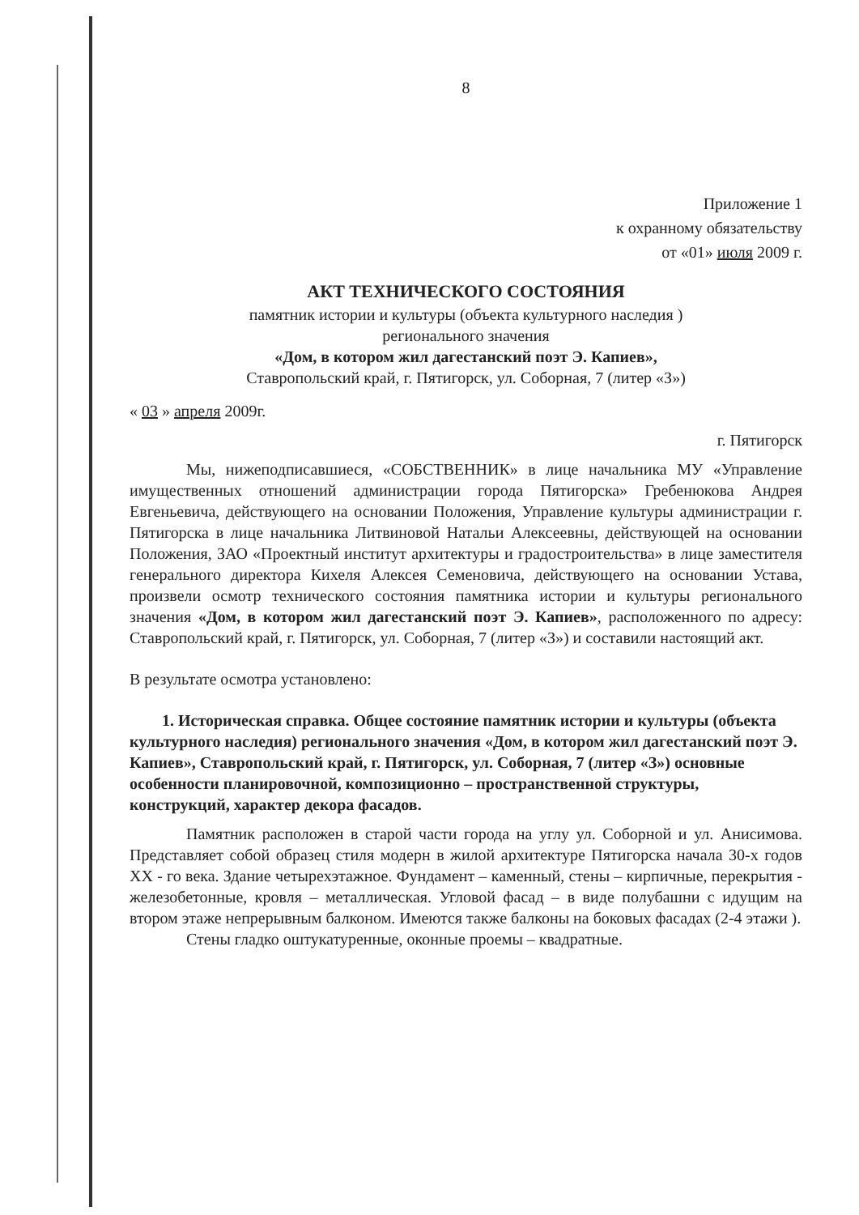8
Приложение 1
к охранному обязательству
от «01» июля 2009 г.
АКТ ТЕХНИЧЕСКОГО СОСТОЯНИЯ
памятник истории и культуры (объекта культурного наследия )
регионального значения
«Дом, в котором жил дагестанский поэт Э. Капиев»,
Ставропольский край, г. Пятигорск, ул. Соборная, 7 (литер «З»)
« 03 » апреля 2009г.
г. Пятигорск
Мы, нижеподписавшиеся, «СОБСТВЕННИК» в лице начальника МУ «Управление имущественных отношений администрации города Пятигорска» Гребенюкова Андрея Евгеньевича, действующего на основании Положения, Управление культуры администрации г. Пятигорска в лице начальника Литвиновой Натальи Алексеевны, действующей на основании Положения, ЗАО «Проектный институт архитектуры и градостроительства» в лице заместителя генерального директора Кихеля Алексея Семеновича, действующего на основании Устава, произвели осмотр технического состояния памятника истории и культуры регионального значения «Дом, в котором жил дагестанский поэт Э. Капиев», расположенного по адресу: Ставропольский край, г. Пятигорск, ул. Соборная, 7 (литер «З») и составили настоящий акт.
В результате осмотра установлено:
1. Историческая справка. Общее состояние памятник истории и культуры (объекта культурного наследия) регионального значения «Дом, в котором жил дагестанский поэт Э. Капиев», Ставропольский край, г. Пятигорск, ул. Соборная, 7 (литер «З») основные особенности планировочной, композиционно – пространственной структуры, конструкций, характер декора фасадов.
Памятник расположен в старой части города на углу ул. Соборной и ул. Анисимова. Представляет собой образец стиля модерн в жилой архитектуре Пятигорска начала 30-х годов XX - го века. Здание четырехэтажное. Фундамент – каменный, стены – кирпичные, перекрытия - железобетонные, кровля – металлическая. Угловой фасад – в виде полубашни с идущим на втором этаже непрерывным балконом. Имеются также балконы на боковых фасадах (2-4 этажи ).
Стены гладко оштукатуренные, оконные проемы – квадратные.